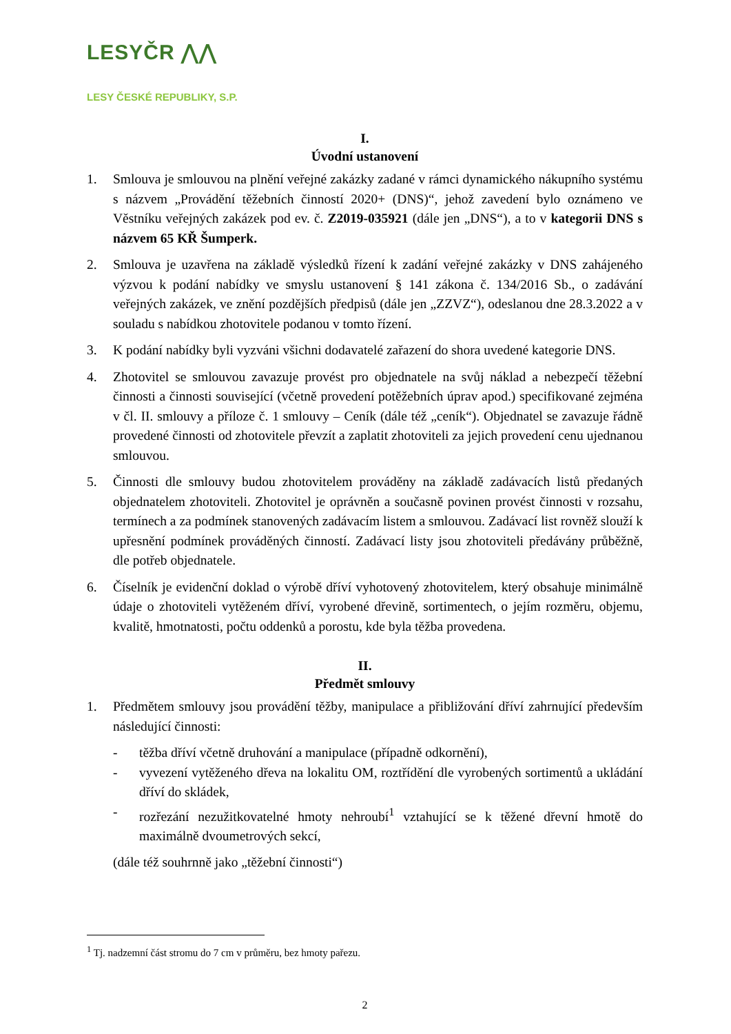LESYČR ⋀⋀
LESY ČESKÉ REPUBLIKY, S.P.
I.
Úvodní ustanovení
1. Smlouva je smlouvou na plnění veřejné zakázky zadané v rámci dynamického nákupního systému s názvem „Provádění těžebních činností 2020+ (DNS)“, jehož zavedení bylo oznámeno ve Věstníku veřejných zakázek pod ev. č. Z2019-035921 (dále jen „DNS“), a to v kategorii DNS s názvem 65 KŘ Šumperk.
2. Smlouva je uzavřena na základě výsledků řízení k zadání veřejné zakázky v DNS zahájeného výzvou k podání nabídky ve smyslu ustanovení § 141 zákona č. 134/2016 Sb., o zadávání veřejných zakázek, ve znění pozdějších předpisů (dále jen „ZZVZ“), odeslanou dne 28.3.2022 a v souladu s nabídkou zhotovitele podanou v tomto řízení.
3. K podání nabídky byli vyzváni všichni dodavatelé zařazení do shora uvedené kategorie DNS.
4. Zhotovitel se smlouvou zavazuje provést pro objednatele na svůj náklad a nebezpečí těžební činnosti a činnosti související (včetně provedení potěžebních úprav apod.) specifikované zejména v čl. II. smlouvy a příloze č. 1 smlouvy – Ceník (dále též „ceník“). Objednatel se zavazuje řádně provedené činnosti od zhotovitele převzít a zaplatit zhotoviteli za jejich provedení cenu ujednanou smlouvou.
5. Činnosti dle smlouvy budou zhotovitelem prováděny na základě zadávacích listů předaných objednatelem zhotoviteli. Zhotovitel je oprávněn a současně povinen provést činnosti v rozsahu, termínech a za podmínek stanovených zadávacím listem a smlouvou. Zadávací list rovněž slouží k upřesnění podmínek prováděných činností. Zadávací listy jsou zhotoviteli předávány průběžně, dle potřeb objednatele.
6. Číselník je evidenční doklad o výrobě dříví vyhotovený zhotovitelem, který obsahuje minimálně údaje o zhotoviteli vytěženém dříví, vyrobené dřevině, sortimentech, o jejím rozměru, objemu, kvalitě, hmotnatosti, počtu oddenků a porostu, kde byla těžba provedena.
II.
Předmět smlouvy
1. Předmětem smlouvy jsou provádění těžby, manipulace a přibližování dříví zahrnující především následující činnosti:
- těžba dříví včetně druhování a manipulace (případně odkornění),
- vyvezení vytěženého dřeva na lokalitu OM, roztřídění dle vyrobených sortimentů a ukládání dříví do skládek,
- rozřezání nezužitkovatelné hmoty nehroubí<sup>1</sup> vztahující se k těžené dřevní hmotě do maximálně dvoumetrových sekcí,
(dále též souhrnně jako „těžební činnosti“)
<sup>1</sup> Tj. nadzemní část stromu do 7 cm v průměru, bez hmoty pařezu.
2